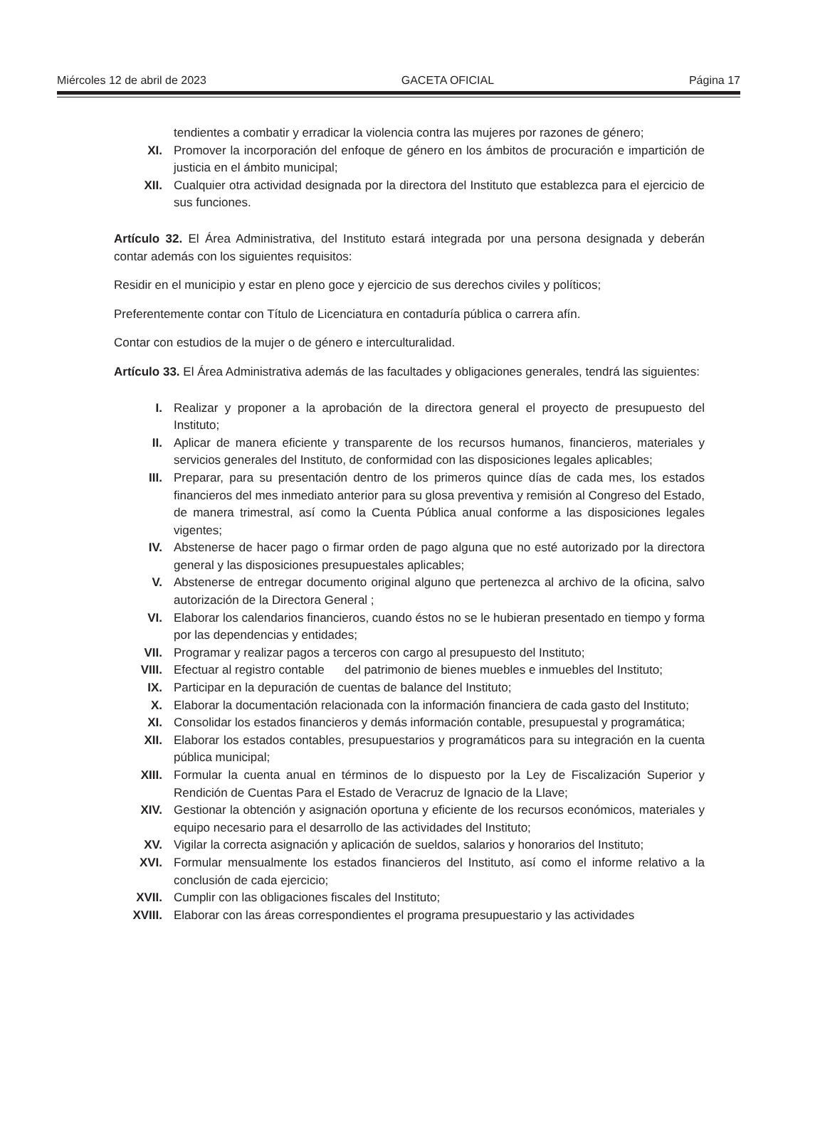Miércoles 12 de abril de 2023 GACETA OFICIAL Página 17
tendientes a combatir y erradicar la violencia contra las mujeres por razones de género;
XI. Promover la incorporación del enfoque de género en los ámbitos de procuración e impartición de justicia en el ámbito municipal;
XII. Cualquier otra actividad designada por la directora del Instituto que establezca para el ejercicio de sus funciones.
Artículo 32. El Área Administrativa, del Instituto estará integrada por una persona designada y deberán contar además con los siguientes requisitos:
Residir en el municipio y estar en pleno goce y ejercicio de sus derechos civiles y políticos;
Preferentemente contar con Título de Licenciatura en contaduría pública o carrera afín.
Contar con estudios de la mujer o de género e interculturalidad.
Artículo 33. El Área Administrativa además de las facultades y obligaciones generales, tendrá las siguientes:
I. Realizar y proponer a la aprobación de la directora general el proyecto de presupuesto del Instituto;
II. Aplicar de manera eficiente y transparente de los recursos humanos, financieros, materiales y servicios generales del Instituto, de conformidad con las disposiciones legales aplicables;
III. Preparar, para su presentación dentro de los primeros quince días de cada mes, los estados financieros del mes inmediato anterior para su glosa preventiva y remisión al Congreso del Estado, de manera trimestral, así como la Cuenta Pública anual conforme a las disposiciones legales vigentes;
IV. Abstenerse de hacer pago o firmar orden de pago alguna que no esté autorizado por la directora general y las disposiciones presupuestales aplicables;
V. Abstenerse de entregar documento original alguno que pertenezca al archivo de la oficina, salvo autorización de la Directora General ;
VI. Elaborar los calendarios financieros, cuando éstos no se le hubieran presentado en tiempo y forma por las dependencias y entidades;
VII. Programar y realizar pagos a terceros con cargo al presupuesto del Instituto;
VIII. Efectuar al registro contable del patrimonio de bienes muebles e inmuebles del Instituto;
IX. Participar en la depuración de cuentas de balance del Instituto;
X. Elaborar la documentación relacionada con la información financiera de cada gasto del Instituto;
XI. Consolidar los estados financieros y demás información contable, presupuestal y programática;
XII. Elaborar los estados contables, presupuestarios y programáticos para su integración en la cuenta pública municipal;
XIII. Formular la cuenta anual en términos de lo dispuesto por la Ley de Fiscalización Superior y Rendición de Cuentas Para el Estado de Veracruz de Ignacio de la Llave;
XIV. Gestionar la obtención y asignación oportuna y eficiente de los recursos económicos, materiales y equipo necesario para el desarrollo de las actividades del Instituto;
XV. Vigilar la correcta asignación y aplicación de sueldos, salarios y honorarios del Instituto;
XVI. Formular mensualmente los estados financieros del Instituto, así como el informe relativo a la conclusión de cada ejercicio;
XVII. Cumplir con las obligaciones fiscales del Instituto;
XVIII. Elaborar con las áreas correspondientes el programa presupuestario y las actividades